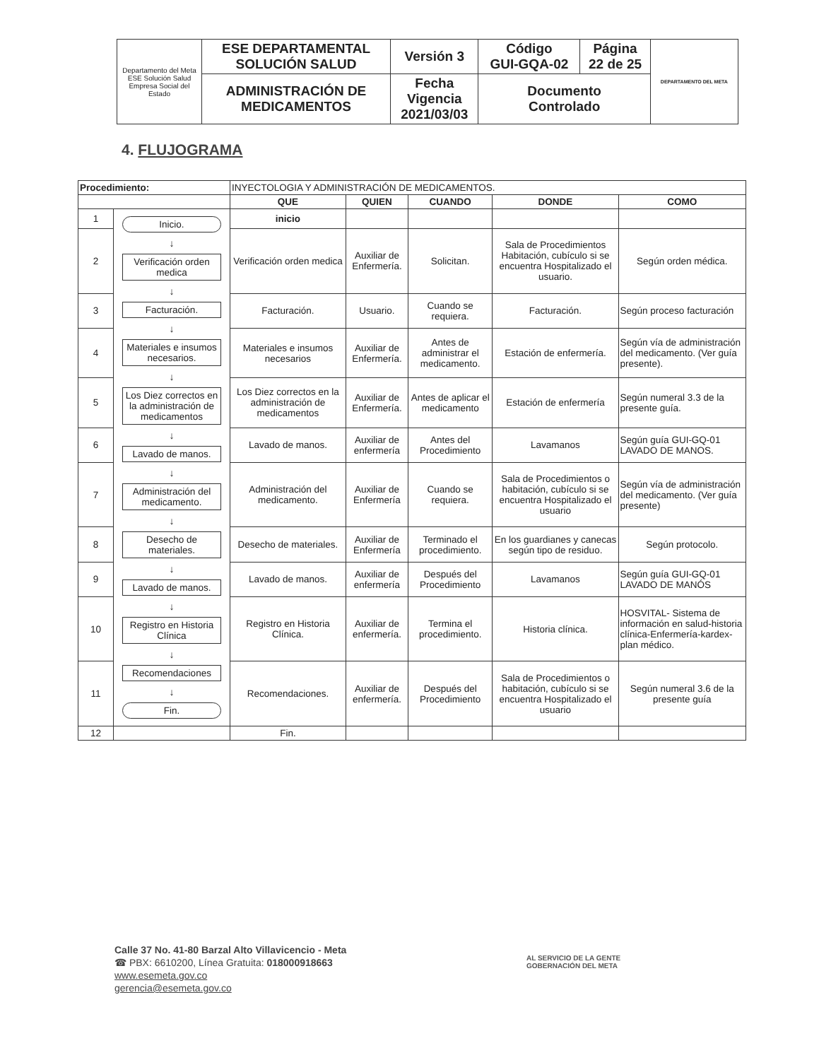| Departamento del Meta ESE Solución Salud Empresa Social del Estado | ESE DEPARTAMENTAL SOLUCIÓN SALUD | Versión 3 | Código GUI-GQA-02 | Página 22 de 25 | DEPARTAMENTO DEL META |
| | ADMINISTRACIÓN DE MEDICAMENTOS | Fecha Vigencia 2021/03/03 | Documento Controlado | | |
4. FLUJOGRAMA
| Procedimiento: | | INYECTOLOGIA Y ADMINISTRACIÓN DE MEDICAMENTOS. | | | | |
| | | QUE | QUIEN | CUANDO | DONDE | COMO |
| 1 | Inicio. ↓ Verificación orden medica ↓ Facturación. ↓ Materiales e insumos necesarios. ↓ Los Diez correctos en la administración de medicamentos ↓ Lavado de manos. ↓ Administración del medicamento. ↓ Desecho de materiales. ↓ Lavado de manos. ↓ Registro en Historia Clínica ↓ Recomendaciones ↓ Fin. | inicio | | | | |
| 2 | | Verificación orden medica | Auxiliar de Enfermería. | Solicitan. | Sala de Procedimientos Habitación, cubículo si se encuentra Hospitalizado el usuario. | Según orden médica. |
| 3 | | Facturación. | Usuario. | Cuando se requiera. | Facturación. | Según proceso facturación |
| 4 | | Materiales e insumos necesarios | Auxiliar de Enfermería. | Antes de administrar el medicamento. | Estación de enfermería. | Según vía de administración del medicamento. (Ver guía presente). |
| 5 | | Los Diez correctos en la administración de medicamentos | Auxiliar de Enfermería. | Antes de aplicar el medicamento | Estación de enfermería | Según numeral 3.3 de la presente guía. |
| 6 | | Lavado de manos. | Auxiliar de enfermería | Antes del Procedimiento | Lavamanos | Según guía GUI-GQ-01 LAVADO DE MANOS. |
| 7 | | Administración del medicamento. | Auxiliar de Enfermería | Cuando se requiera. | Sala de Procedimientos o habitación, cubículo si se encuentra Hospitalizado el usuario | Según vía de administración del medicamento. (Ver guía presente) |
| 8 | | Desecho de materiales. | Auxiliar de Enfermería | Terminado el procedimiento. | En los guardianes y canecas según tipo de residuo. | Según protocolo. |
| 9 | | Lavado de manos. | Auxiliar de enfermería | Después del Procedimiento | Lavamanos | Según guía GUI-GQ-01 LAVADO DE MANÓS |
| 10 | | Registro en Historia Clínica. | Auxiliar de enfermería. | Termina el procedimiento. | Historia clínica. | HOSVITAL- Sistema de información en salud-historia clínica-Enfermería-kardex-plan médico. |
| 11 | | Recomendaciones. | Auxiliar de enfermería. | Después del Procedimiento | Sala de Procedimientos o habitación, cubículo si se encuentra Hospitalizado el usuario | Según numeral 3.6 de la presente guía |
| 12 | | Fin. | | | | |
Calle 37 No. 41-80 Barzal Alto Villavicencio - Meta
☎ PBX: 6610200, Línea Gratuita: 018000918663
www.esemeta.gov.co
gerencia@esemeta.gov.co
AL SERVICIO DE LA GENTE
GOBERNACIÓN DEL META